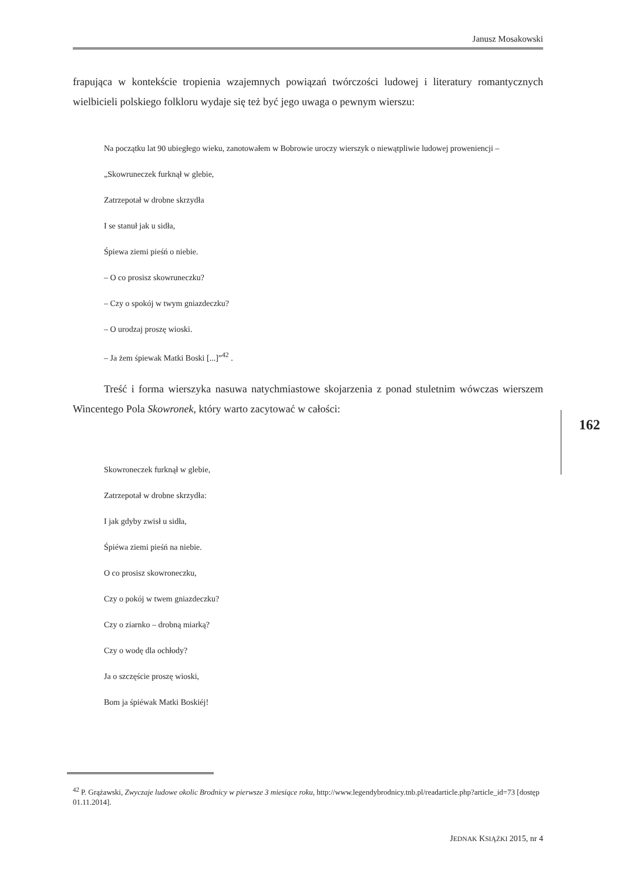Janusz Mosakowski
frapująca w kontekście tropienia wzajemnych powiązań twórczości ludowej i literatury romantycznych wielbicieli polskiego folkloru wydaje się też być jego uwaga o pewnym wierszu:
Na początku lat 90 ubiegłego wieku, zanotowałem w Bobrowie uroczy wierszyk o niewątpliwie ludowej proweniencji –
„Skowruneczek furknął w glebie,
Zatrzepotał w drobne skrzydła
I se stanuł jak u sidła,
Śpiewa ziemi pieśń o niebie.
– O co prosisz skowruneczku?
– Czy o spokój w twym gniazdeczku?
– O urodzaj proszę wioski.
– Ja żem śpiewak Matki Boski [...]”<sup>42</sup> .
Treść i forma wierszyka nasuwa natychmiastowe skojarzenia z ponad stuletnim wówczas wierszem Wincentego Pola Skowronek, który warto zacytować w całości:
Skowroneczek furknął w glebie,
Zatrzepotał w drobne skrzydła:
I jak gdyby zwisł u sidła,
Śpiéwa ziemi pieśń na niebie.
O co prosisz skowroneczku,
Czy o pokój w twem gniazdeczku?
Czy o ziarnko – drobną miarką?
Czy o wodę dla ochłody?
Ja o szczęście proszę wioski,
Bom ja śpiéwak Matki Boskiéj!
162
<sup>42</sup> P. Grążawski, Zwyczaje ludowe okolic Brodnicy w pierwsze 3 miesiące roku, http://www.legendybrodnicy.tnb.pl/readarticle.php?article_id=73 [dostęp 01.11.2014].
JEDNAK KSIĄŻKI 2015, nr 4